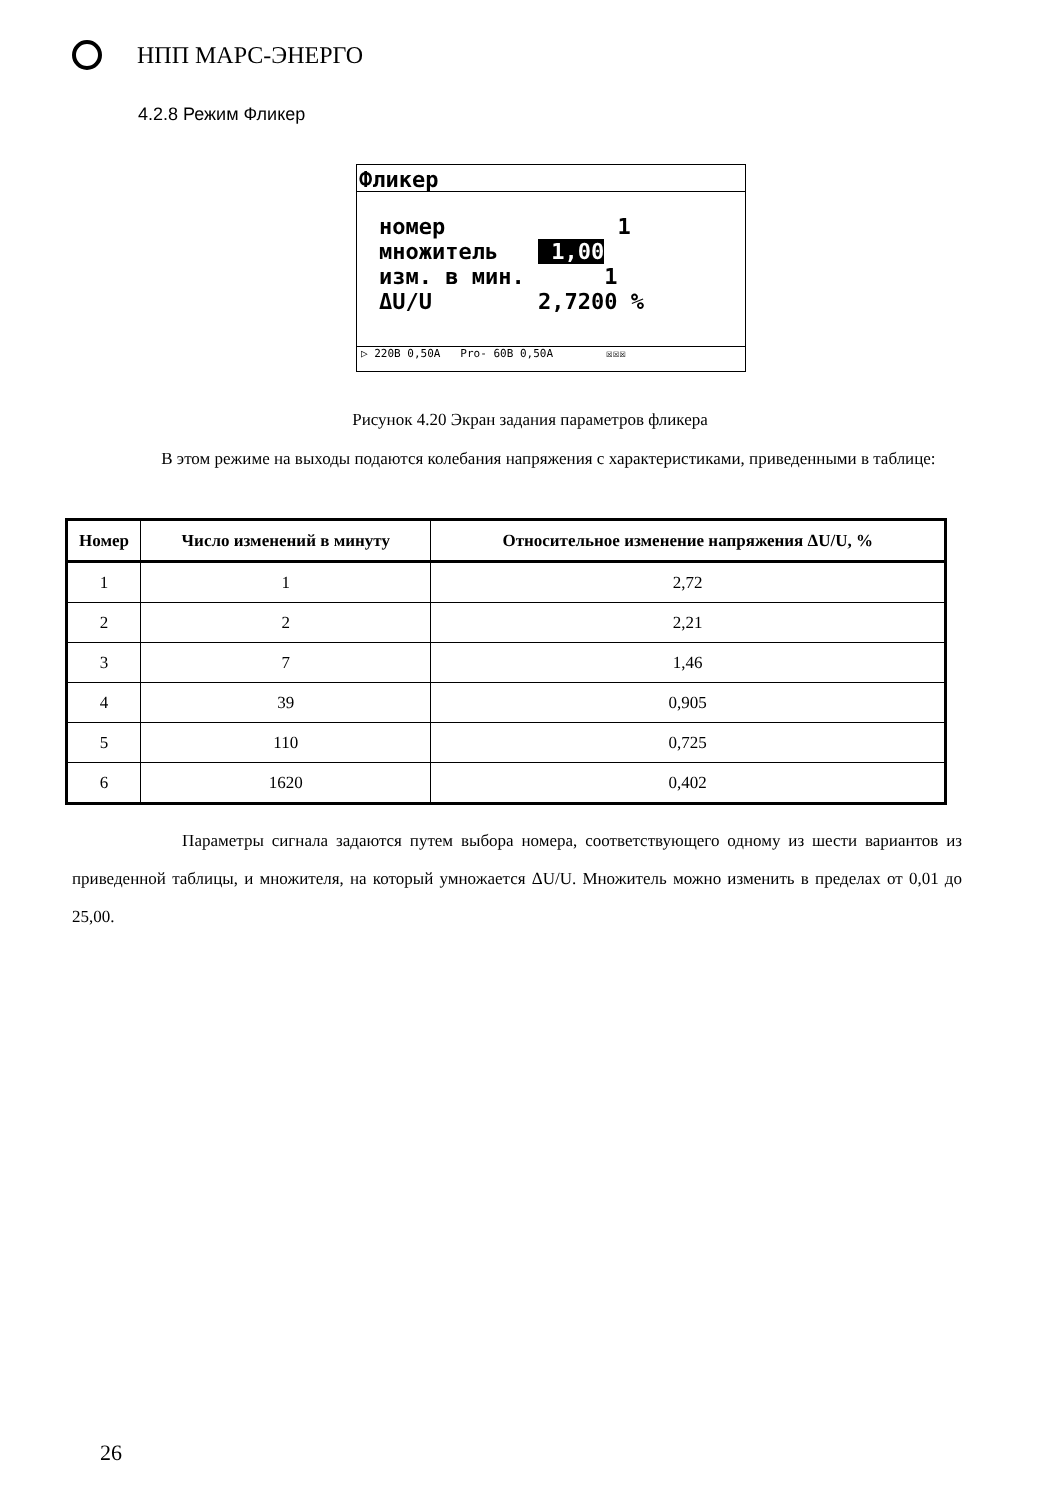НПП МАРС-ЭНЕРГО
4.2.8 Режим Фликер
Фликер
номер 1 множитель 1,00 изм. в мин. 1 ΔU/U 2,7200 %
▷ 220В 0,50А Pro- 60В 0,50А ☒☒☒
Рисунок 4.20 Экран задания параметров фликера
В этом режиме на выходы подаются колебания напряжения с характеристиками, приведенными в таблице:
| Номер | Число изменений в минуту | Относительное изменение напряжения ΔU/U, % |
| --- | --- | --- |
| 1 | 1 | 2,72 |
| 2 | 2 | 2,21 |
| 3 | 7 | 1,46 |
| 4 | 39 | 0,905 |
| 5 | 110 | 0,725 |
| 6 | 1620 | 0,402 |
Параметры сигнала задаются путем выбора номера, соответствующего одному из шести вариантов из приведенной таблицы, и множителя, на который умножается ΔU/U. Множитель можно изменить в пределах от 0,01 до 25,00.
26